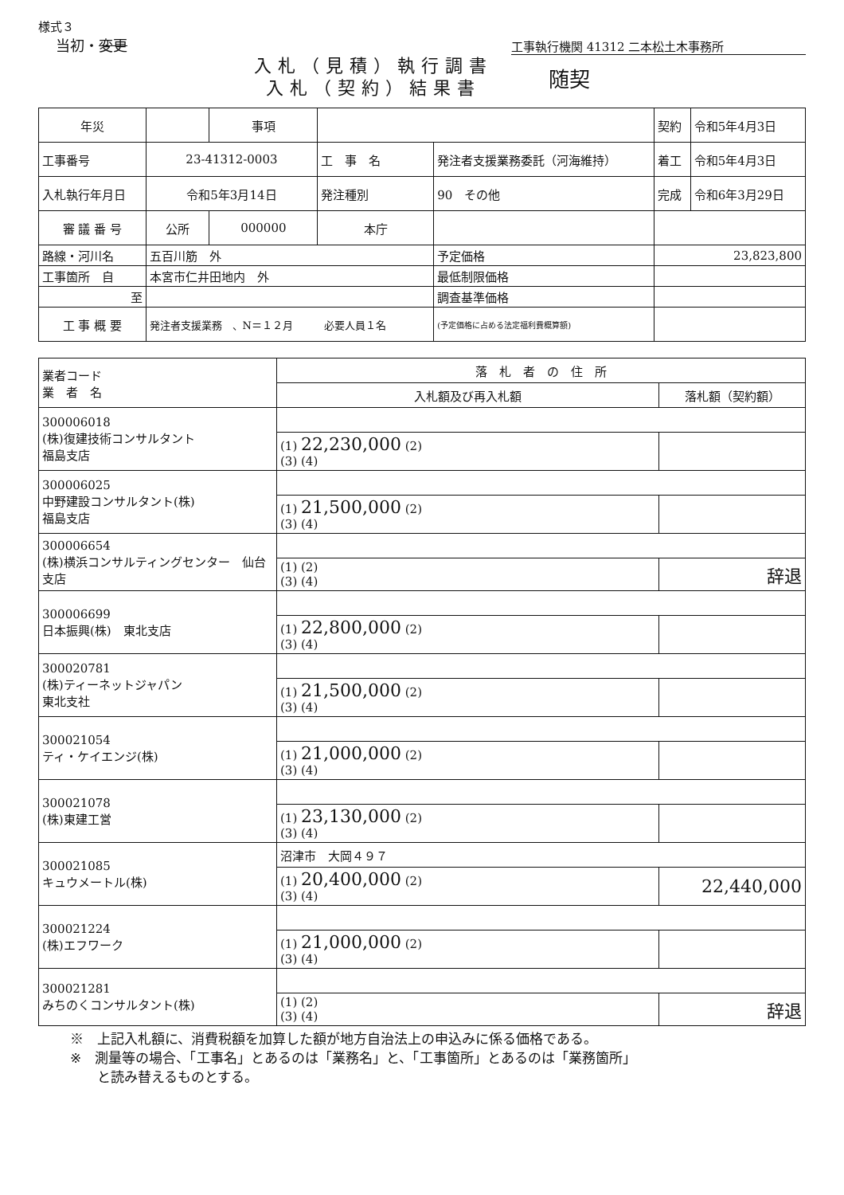様式３
当初・変更
工事執行機関 41312 二本松土木事務所
入札（見積）執行調書
入札（契約）結果書
随契
| 年災 | | 事項 | | | | 契約 | 令和5年4月3日 |
| 工事番号 | 23-41312-0003 | | 工 事 名 | 発注者支援業務委託（河海維持） | | 着工 | 令和5年4月3日 |
| 入札執行年月日 | 令和5年3月14日 | | 発注種別 | 90 その他 | | 完成 | 令和6年3月29日 |
| 審 議 番 号 | 公所 | 000000 | 本庁 | | | | |
| 路線・河川名 | 五百川筋 外 | | | | 予定価格 | 23,823,800 | |
| 工事箇所 自 | 本宮市仁井田地内 外 | | | | 最低制限価格 | | |
| 至 | | | | | 調査基準価格 | | |
| 工 事 概 要 | 発注者支援業務 、N＝１２月 必要人員１名 | | | | (予定価格に占める法定福利費概算額) | | |
| 業者コード 業 者 名 | 落 札 者 の 住 所 | |
| | 入札額及び再入札額 | 落札額（契約額） |
| 300006018 (株)復建技術コンサルタント 福島支店 | | |
| | (1) 22,230,000 (2) (3) (4) | |
| 300006025 中野建設コンサルタント(株) 福島支店 | | |
| | (1) 21,500,000 (2) (3) (4) | |
| 300006654 (株)横浜コンサルティングセンター 仙台支店 | | |
| | (1) (2) (3) (4) | 辞退 |
| 300006699 日本振興(株) 東北支店 | | |
| | (1) 22,800,000 (2) (3) (4) | |
| 300020781 (株)ティーネットジャパン 東北支社 | | |
| | (1) 21,500,000 (2) (3) (4) | |
| 300021054 ティ・ケイエンジ(株) | | |
| | (1) 21,000,000 (2) (3) (4) | |
| 300021078 (株)東建工営 | | |
| | (1) 23,130,000 (2) (3) (4) | |
| 300021085 キュウメートル(株) | 沼津市 大岡４９７ | |
| | (1) 20,400,000 (2) (3) (4) | 22,440,000 |
| 300021224 (株)エフワーク | | |
| | (1) 21,000,000 (2) (3) (4) | |
| 300021281 みちのくコンサルタント(株) | | |
| | (1) (2) (3) (4) | 辞退 |
※　上記入札額に、消費税額を加算した額が地方自治法上の申込みに係る価格である。
※　測量等の場合、「工事名」とあるのは「業務名」と、「工事箇所」とあるのは「業務箇所」
　　と読み替えるものとする。